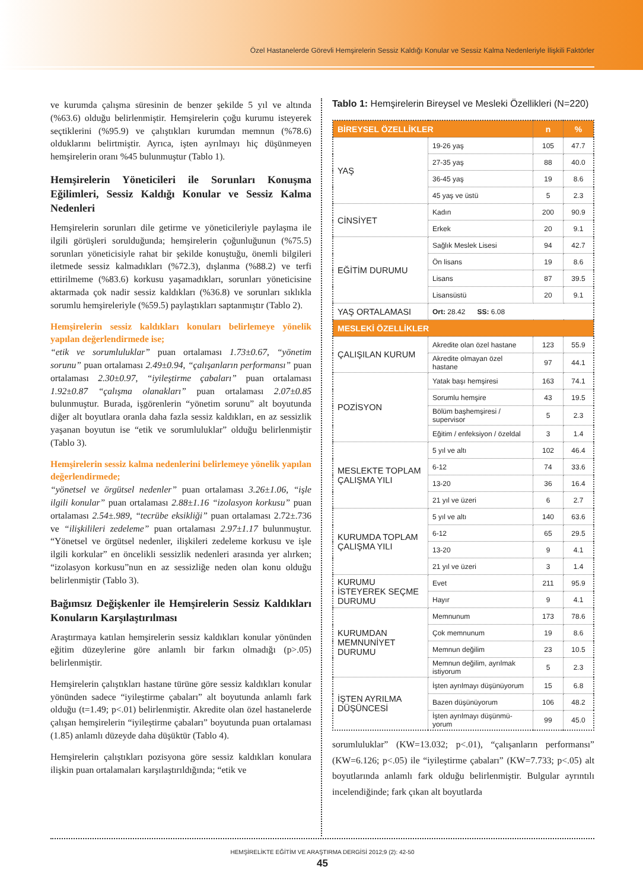Özel Hastanelerde Görevli Hemşirelerin Sessiz Kaldığı Konular ve Sessiz Kalma Nedenleriyle İlişkili Faktörler
ve kurumda çalışma süresinin de benzer şekilde 5 yıl ve altında (%63.6) olduğu belirlenmiştir. Hemşirelerin çoğu kurumu isteyerek seçtiklerini (%95.9) ve çalıştıkları kurumdan memnun (%78.6) olduklarını belirtmiştir. Ayrıca, işten ayrılmayı hiç düşünmeyen hemşirelerin oranı %45 bulunmuştur (Tablo 1).
Hemşirelerin Yöneticileri ile Sorunları Konuşma Eğilimleri, Sessiz Kaldığı Konular ve Sessiz Kalma Nedenleri
Hemşirelerin sorunları dile getirme ve yöneticileriyle paylaşma ile ilgili görüşleri sorulduğunda; hemşirelerin çoğunluğunun (%75.5) sorunları yöneticisiyle rahat bir şekilde konuştuğu, önemli bilgileri iletmede sessiz kalmadıkları (%72.3), dışlanma (%88.2) ve terfi ettirilmeme (%83.6) korkusu yaşamadıkları, sorunları yöneticisine aktarmada çok nadir sessiz kaldıkları (%36.8) ve sorunları sıklıkla sorumlu hemşireleriyle (%59.5) paylaştıkları saptanmıştır (Tablo 2).
Hemşirelerin sessiz kaldıkları konuları belirlemeye yönelik yapılan değerlendirmede ise;
“etik ve sorumluluklar” puan ortalaması 1.73±0.67, “yönetim sorunu” puan ortalaması 2.49±0.94, “çalışanların performansı” puan ortalaması 2.30±0.97, “iyileştirme çabaları” puan ortalaması 1.92±0.87 “çalışma olanakları” puan ortalaması 2.07±0.85 bulunmuştur. Burada, işgörenlerin “yönetim sorunu” alt boyutunda diğer alt boyutlara oranla daha fazla sessiz kaldıkları, en az sessizlik yaşanan boyutun ise “etik ve sorumluluklar” olduğu belirlenmiştir (Tablo 3).
Hemşirelerin sessiz kalma nedenlerini belirlemeye yönelik yapılan değerlendirmede;
“yönetsel ve örgütsel nedenler” puan ortalaması 3.26±1.06, “işle ilgili konular” puan ortalaması 2.88±1.16 “izolasyon korkusu” puan ortalaması 2.54±.989, “tecrübe eksikliği” puan ortalaması 2.72±.736 ve “ilişkilileri zedeleme” puan ortalaması 2.97±1.17 bulunmuştur. “Yönetsel ve örgütsel nedenler, ilişkileri zedeleme korkusu ve işle ilgili korkular” en öncelikli sessizlik nedenleri arasında yer alırken; “izolasyon korkusu”nun en az sessizliğe neden olan konu olduğu belirlenmiştir (Tablo 3).
Bağımsız Değişkenler ile Hemşirelerin Sessiz Kaldıkları Konuların Karşılaştırılması
Araştırmaya katılan hemşirelerin sessiz kaldıkları konular yönünden eğitim düzeylerine göre anlamlı bir farkın olmadığı (p>.05) belirlenmiştir.
Hemşirelerin çalıştıkları hastane türüne göre sessiz kaldıkları konular yönünden sadece “iyileştirme çabaları” alt boyutunda anlamlı fark olduğu (t=1.49; p<.01) belirlenmiştir. Akredite olan özel hastanelerde çalışan hemşirelerin “iyileştirme çabaları” boyutunda puan ortalaması (1.85) anlamlı düzeyde daha düşüktür (Tablo 4).
Hemşirelerin çalıştıkları pozisyona göre sessiz kaldıkları konulara ilişkin puan ortalamaları karşılaştırıldığında; “etik ve
Tablo 1: Hemşirelerin Bireysel ve Mesleki Özellikleri (N=220)
| BİREYSEL ÖZELLİKLER | | n | % |
| --- | --- | --- | --- |
| YAŞ | 19-26 yaş | 105 | 47.7 |
| | 27-35 yaş | 88 | 40.0 |
| | 36-45 yaş | 19 | 8.6 |
| | 45 yaş ve üstü | 5 | 2.3 |
| CİNSİYET | Kadın | 200 | 90.9 |
| | Erkek | 20 | 9.1 |
| EĞİTİM DURUMU | Sağlık Meslek Lisesi | 94 | 42.7 |
| | Ön lisans | 19 | 8.6 |
| | Lisans | 87 | 39.5 |
| | Lisansüstü | 20 | 9.1 |
| YAŞ ORTALAMASI | Ort: 28.42 SS: 6.08 | | |
| MESLEKİ ÖZELLİKLER | | | |
| ÇALIŞILAN KURUM | Akredite olan özel hastane | 123 | 55.9 |
| | Akredite olmayan özel hastane | 97 | 44.1 |
| POZİSYON | Yatak başı hemşiresi | 163 | 74.1 |
| | Sorumlu hemşire | 43 | 19.5 |
| | Bölüm başhemşiresi / supervisor | 5 | 2.3 |
| | Eğitim / enfeksiyon / özeldal | 3 | 1.4 |
| MESLEKTE TOPLAM ÇALIŞMA YILI | 5 yıl ve altı | 102 | 46.4 |
| | 6-12 | 74 | 33.6 |
| | 13-20 | 36 | 16.4 |
| | 21 yıl ve üzeri | 6 | 2.7 |
| KURUMDA TOPLAM ÇALIŞMA YILI | 5 yıl ve altı | 140 | 63.6 |
| | 6-12 | 65 | 29.5 |
| | 13-20 | 9 | 4.1 |
| | 21 yıl ve üzeri | 3 | 1.4 |
| KURUMU İSTEYEREK SEÇME DURUMU | Evet | 211 | 95.9 |
| | Hayır | 9 | 4.1 |
| KURUMDAN MEMNUNİYET DURUMU | Memnunum | 173 | 78.6 |
| | Çok memnunum | 19 | 8.6 |
| | Memnun değilim | 23 | 10.5 |
| | Memnun değilim, ayrılmak istiyorum | 5 | 2.3 |
| İŞTEN AYRILMA DÜŞÜNCESİ | İşten ayrılmayı düşünüyorum | 15 | 6.8 |
| | Bazen düşünüyorum | 106 | 48.2 |
| | İşten ayrılmayı düşünmü-yorum | 99 | 45.0 |
sorumluluklar” (KW=13.032; p<.01), “çalışanların performansı” (KW=6.126; p<.05) ile “iyileştirme çabaları” (KW=7.733; p<.05) alt boyutlarında anlamlı fark olduğu belirlenmiştir. Bulgular ayrıntılı incelendiğinde; fark çıkan alt boyutlarda
HEMŞİRELİKTE EĞİTİM VE ARAŞTIRMA DERGİSİ 2012;9 (2): 42-50
45